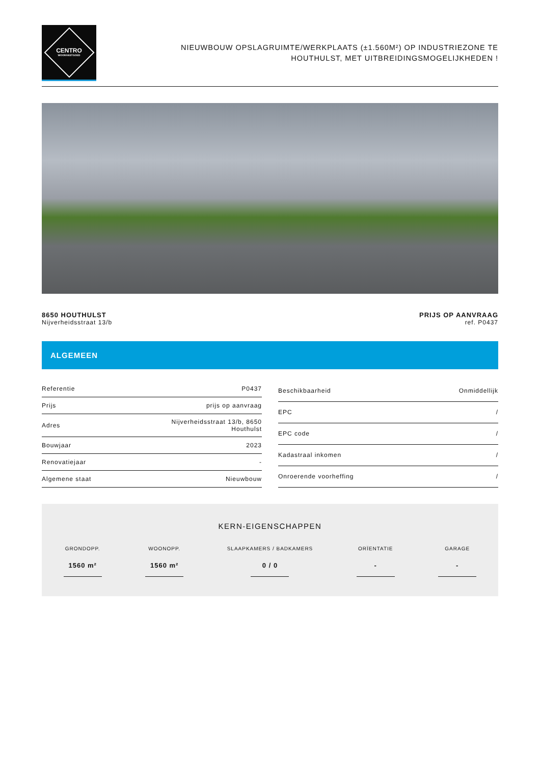CENTRO
WOONVASTGOED
NIEUWBOUW OPSLAGRUIMTE/WERKPLAATS (±1.560M²) OP INDUSTRIEZONE TE
HOUTHULST, MET UITBREIDINGSMOGELIJKHEDEN !
8650 HOUTHULST
Nijverheidsstraat 13/b
PRIJS OP AANVRAAG
ref. P0437
ALGEMEEN
| Referentie | P0437 |
| Prijs | prijs op aanvraag |
| Adres | Nijverheidsstraat 13/b, 8650 Houthulst |
| Bouwjaar | 2023 |
| Renovatiejaar | - |
| Algemene staat | Nieuwbouw |
| Beschikbaarheid | Onmiddellijk |
| EPC | / |
| EPC code | / |
| Kadastraal inkomen | / |
| Onroerende voorheffing | / |
KERN-EIGENSCHAPPEN
GRONDOPP.
1560 m²
WOONOPP.
1560 m²
SLAAPKAMERS / BADKAMERS
0 / 0
ORÏENTATIE
-
GARAGE
-